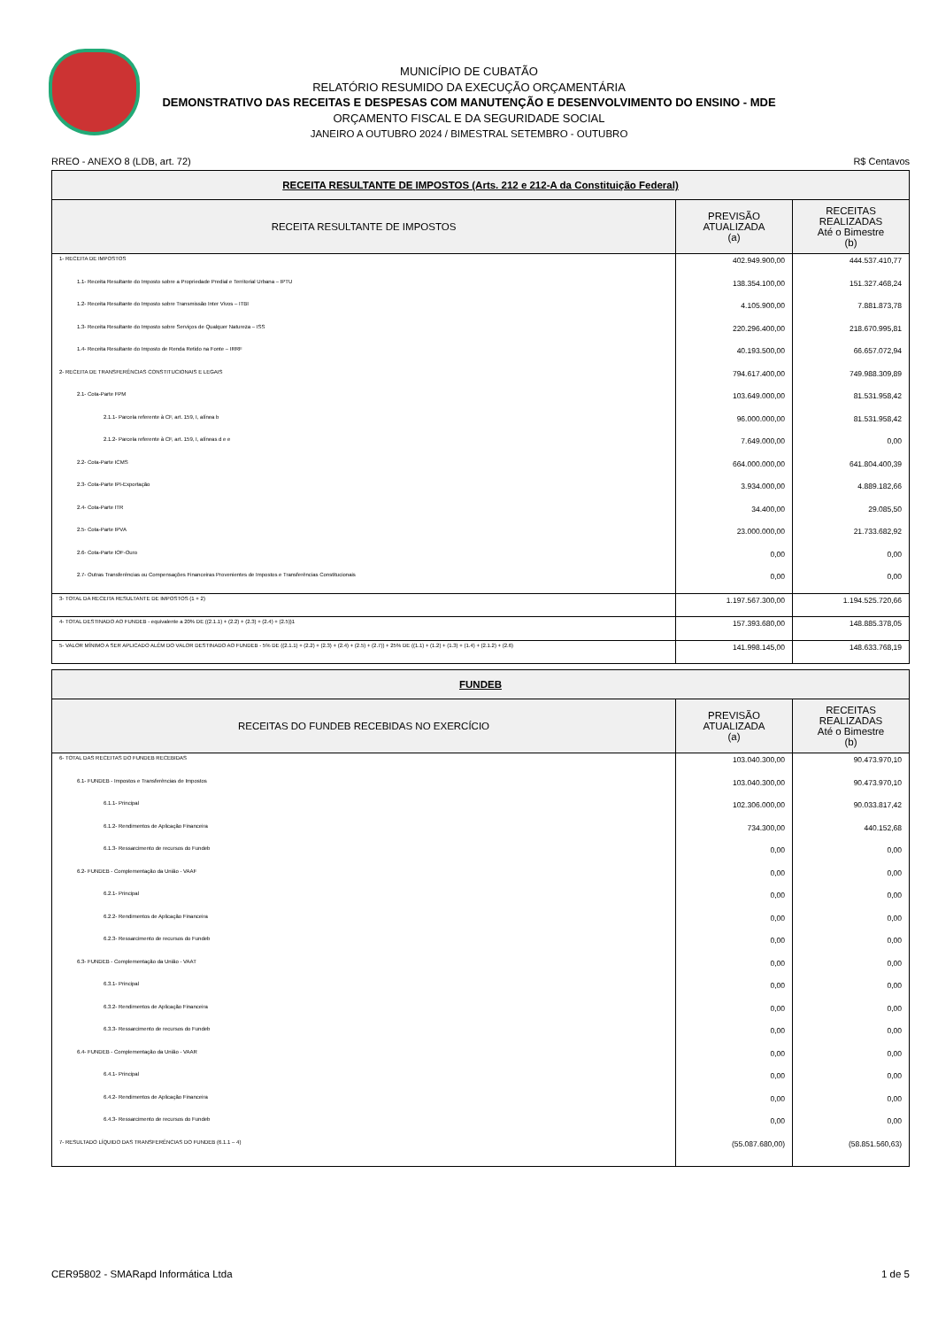MUNICÍPIO DE CUBATÃO
RELATÓRIO RESUMIDO DA EXECUÇÃO ORÇAMENTÁRIA
DEMONSTRATIVO DAS RECEITAS E DESPESAS COM MANUTENÇÃO E DESENVOLVIMENTO DO ENSINO - MDE
ORÇAMENTO FISCAL E DA SEGURIDADE SOCIAL
JANEIRO A OUTUBRO 2024 / BIMESTRAL SETEMBRO - OUTUBRO
RREO - ANEXO 8 (LDB, art. 72) R$ Centavos
| RECEITA RESULTANTE DE IMPOSTOS (Arts. 212 e 212-A da Constituição Federal) | | |
| RECEITA RESULTANTE DE IMPOSTOS | PREVISÃO ATUALIZADA (a) | RECEITAS REALIZADAS Até o Bimestre (b) |
| 1- RECEITA DE IMPOSTOS | 402.949.900,00 | 444.537.410,77 |
| 1.1- Receita Resultante do Imposto sobre a Propriedade Predial e Territorial Urbana – IPTU | 138.354.100,00 | 151.327.468,24 |
| 1.2- Receita Resultante do Imposto sobre Transmissão Inter Vivos – ITBI | 4.105.900,00 | 7.881.873,78 |
| 1.3- Receita Resultante do Imposto sobre Serviços de Qualquer Natureza – ISS | 220.296.400,00 | 218.670.995,81 |
| 1.4- Receita Resultante do Imposto de Renda Retido na Fonte – IRRF | 40.193.500,00 | 66.657.072,94 |
| 2- RECEITA DE TRANSFERÊNCIAS CONSTITUCIONAIS E LEGAIS | 794.617.400,00 | 749.988.309,89 |
| 2.1- Cota-Parte FPM | 103.649.000,00 | 81.531.958,42 |
| 2.1.1- Parcela referente à CF, art. 159, I, alínea b | 96.000.000,00 | 81.531.958,42 |
| 2.1.2- Parcela referente à CF, art. 159, I, alíneas d e e | 7.649.000,00 | 0,00 |
| 2.2- Cota-Parte ICMS | 664.000.000,00 | 641.804.400,39 |
| 2.3- Cota-Parte IPI-Exportação | 3.934.000,00 | 4.889.182,66 |
| 2.4- Cota-Parte ITR | 34.400,00 | 29.085,50 |
| 2.5- Cota-Parte IPVA | 23.000.000,00 | 21.733.682,92 |
| 2.6- Cota-Parte IOF-Ouro | 0,00 | 0,00 |
| 2.7- Outras Transferências ou Compensações Financeiras Provenientes de Impostos e Transferências Constitucionais | 0,00 | 0,00 |
| 3- TOTAL DA RECEITA RESULTANTE DE IMPOSTOS (1 + 2) | 1.197.567.300,00 | 1.194.525.720,66 |
| 4- TOTAL DESTINADO AO FUNDEB - equivalente a 20% DE ((2.1.1) + (2.2) + (2.3) + (2.4) + (2.5))1 | 157.393.680,00 | 148.885.378,05 |
| 5- VALOR MÍNIMO A SER APLICADO ALÉM DO VALOR DESTINADO AO FUNDEB - 5% DE ((2.1.1) + (2.2) + (2.3) + (2.4) + (2.5) + (2.7)) + 25% DE ((1.1) + (1.2) + (1.3) + (1.4) + (2.1.2) + (2.6) | 141.998.145,00 | 148.633.768,19 |
| FUNDEB | | |
| RECEITAS DO FUNDEB RECEBIDAS NO EXERCÍCIO | PREVISÃO ATUALIZADA (a) | RECEITAS REALIZADAS Até o Bimestre (b) |
| 6- TOTAL DAS RECEITAS DO FUNDEB RECEBIDAS | 103.040.300,00 | 90.473.970,10 |
| 6.1- FUNDEB - Impostos e Transferências de Impostos | 103.040.300,00 | 90.473.970,10 |
| 6.1.1- Principal | 102.306.000,00 | 90.033.817,42 |
| 6.1.2- Rendimentos de Aplicação Financeira | 734.300,00 | 440.152,68 |
| 6.1.3- Ressarcimento de recursos do Fundeb | 0,00 | 0,00 |
| 6.2- FUNDEB - Complementação da União - VAAF | 0,00 | 0,00 |
| 6.2.1- Principal | 0,00 | 0,00 |
| 6.2.2- Rendimentos de Aplicação Financeira | 0,00 | 0,00 |
| 6.2.3- Ressarcimento de recursos do Fundeb | 0,00 | 0,00 |
| 6.3- FUNDEB - Complementação da União - VAAT | 0,00 | 0,00 |
| 6.3.1- Principal | 0,00 | 0,00 |
| 6.3.2- Rendimentos de Aplicação Financeira | 0,00 | 0,00 |
| 6.3.3- Ressarcimento de recursos do Fundeb | 0,00 | 0,00 |
| 6.4- FUNDEB - Complementação da União - VAAR | 0,00 | 0,00 |
| 6.4.1- Principal | 0,00 | 0,00 |
| 6.4.2- Rendimentos de Aplicação Financeira | 0,00 | 0,00 |
| 6.4.3- Ressarcimento de recursos do Fundeb | 0,00 | 0,00 |
| 7- RESULTADO LÍQUIDO DAS TRANSFERÊNCIAS DO FUNDEB (6.1.1 – 4) | (55.087.680,00) | (58.851.560,63) |
CER95802 - SMARapd Informática Ltda 1 de 5